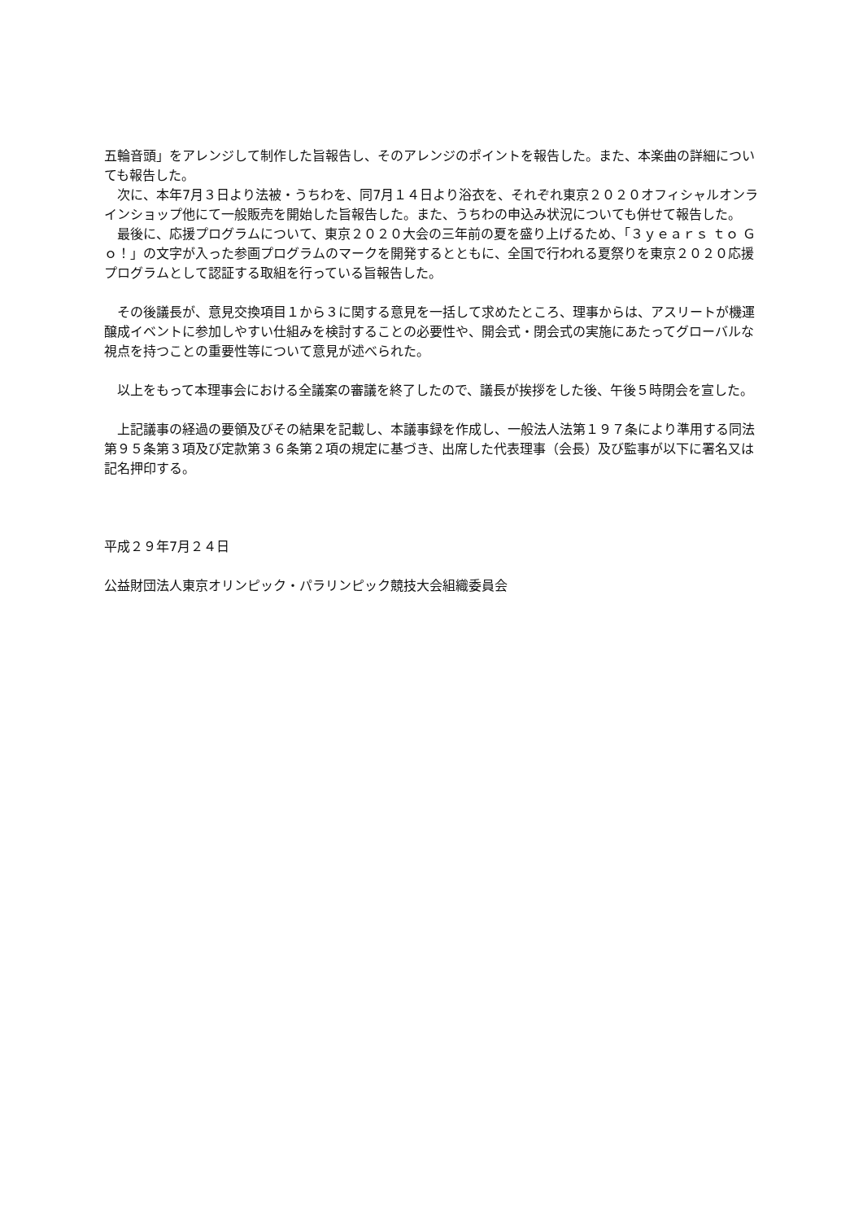五輪音頭」をアレンジして制作した旨報告し、そのアレンジのポイントを報告した。また、本楽曲の詳細についても報告した。
　次に、本年7月３日より法被・うちわを、同7月１４日より浴衣を、それぞれ東京２０２０オフィシャルオンラインショップ他にて一般販売を開始した旨報告した。また、うちわの申込み状況についても併せて報告した。
　最後に、応援プログラムについて、東京２０２０大会の三年前の夏を盛り上げるため、「３ｙｅａｒｓ ｔｏ Ｇｏ！」の文字が入った参画プログラムのマークを開発するとともに、全国で行われる夏祭りを東京２０２０応援プログラムとして認証する取組を行っている旨報告した。
　その後議長が、意見交換項目１から３に関する意見を一括して求めたところ、理事からは、アスリートが機運醸成イベントに参加しやすい仕組みを検討することの必要性や、開会式・閉会式の実施にあたってグローバルな視点を持つことの重要性等について意見が述べられた。
　以上をもって本理事会における全議案の審議を終了したので、議長が挨拶をした後、午後５時閉会を宣した。
　上記議事の経過の要領及びその結果を記載し、本議事録を作成し、一般法人法第１９７条により準用する同法第９５条第３項及び定款第３６条第２項の規定に基づき、出席した代表理事（会長）及び監事が以下に署名又は記名押印する。
平成２９年7月２４日
公益財団法人東京オリンピック・パラリンピック競技大会組織委員会